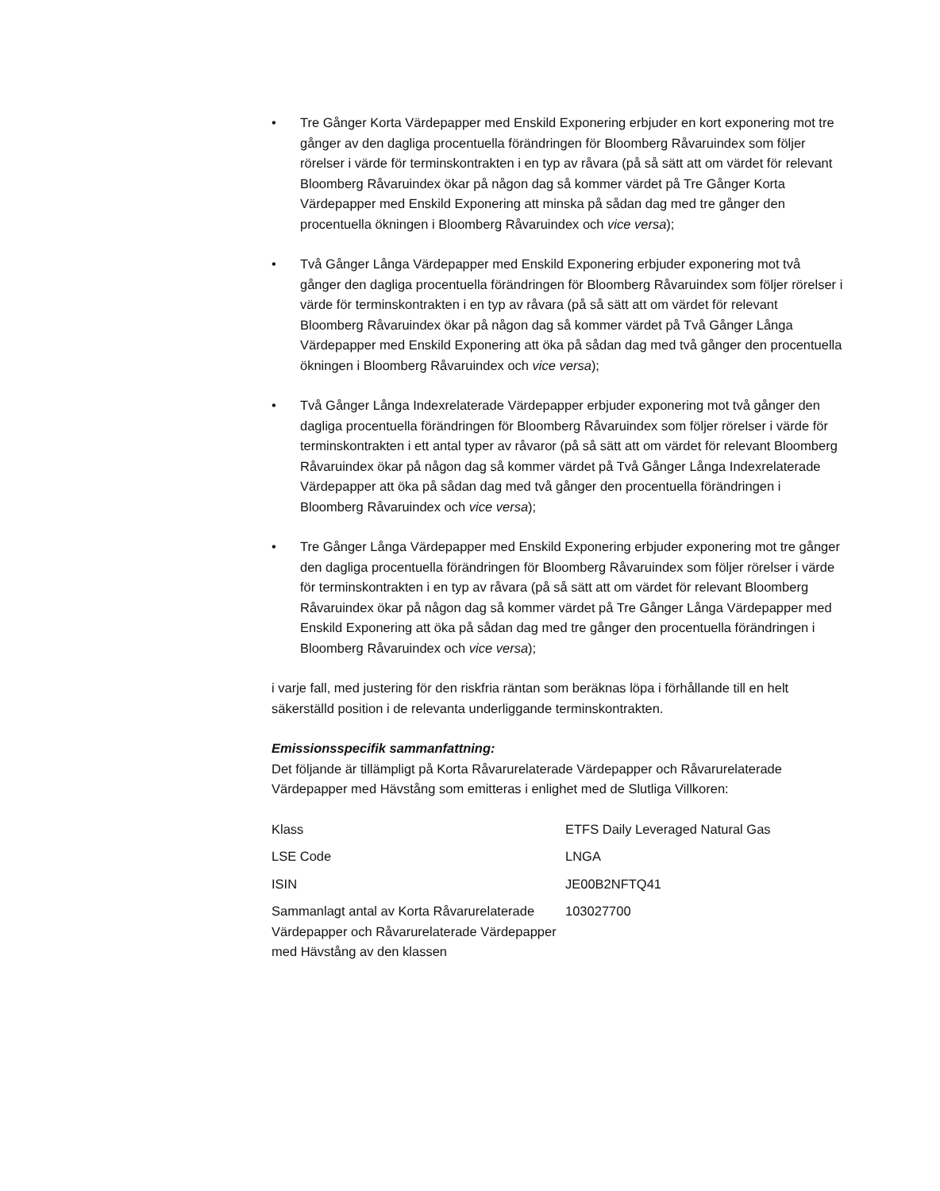• Tre Gånger Korta Värdepapper med Enskild Exponering erbjuder en kort exponering mot tre gånger av den dagliga procentuella förändringen för Bloomberg Råvaruindex som följer rörelser i värde för terminskontrakten i en typ av råvara (på så sätt att om värdet för relevant Bloomberg Råvaruindex ökar på någon dag så kommer värdet på Tre Gånger Korta Värdepapper med Enskild Exponering att minska på sådan dag med tre gånger den procentuella ökningen i Bloomberg Råvaruindex och vice versa);
• Två Gånger Långa Värdepapper med Enskild Exponering erbjuder exponering mot två gånger den dagliga procentuella förändringen för Bloomberg Råvaruindex som följer rörelser i värde för terminskontrakten i en typ av råvara (på så sätt att om värdet för relevant Bloomberg Råvaruindex ökar på någon dag så kommer värdet på Två Gånger Långa Värdepapper med Enskild Exponering att öka på sådan dag med två gånger den procentuella ökningen i Bloomberg Råvaruindex och vice versa);
• Två Gånger Långa Indexrelaterade Värdepapper erbjuder exponering mot två gånger den dagliga procentuella förändringen för Bloomberg Råvaruindex som följer rörelser i värde för terminskontrakten i ett antal typer av råvaror (på så sätt att om värdet för relevant Bloomberg Råvaruindex ökar på någon dag så kommer värdet på Två Gånger Långa Indexrelaterade Värdepapper att öka på sådan dag med två gånger den procentuella förändringen i Bloomberg Råvaruindex och vice versa);
• Tre Gånger Långa Värdepapper med Enskild Exponering erbjuder exponering mot tre gånger den dagliga procentuella förändringen för Bloomberg Råvaruindex som följer rörelser i värde för terminskontrakten i en typ av råvara (på så sätt att om värdet för relevant Bloomberg Råvaruindex ökar på någon dag så kommer värdet på Tre Gånger Långa Värdepapper med Enskild Exponering att öka på sådan dag med tre gånger den procentuella förändringen i Bloomberg Råvaruindex och vice versa);
i varje fall, med justering för den riskfria räntan som beräknas löpa i förhållande till en helt säkerställd position i de relevanta underliggande terminskontrakten.
Emissionsspecifik sammanfattning:
Det följande är tillämpligt på Korta Råvarurelaterade Värdepapper och Råvarurelaterade Värdepapper med Hävstång som emitteras i enlighet med de Slutliga Villkoren:
| Klass | ETFS Daily Leveraged Natural Gas |
| LSE Code | LNGA |
| ISIN | JE00B2NFTQ41 |
| Sammanlagt antal av Korta Råvarurelaterade Värdepapper och Råvarurelaterade Värdepapper med Hävstång av den klassen | 103027700 |